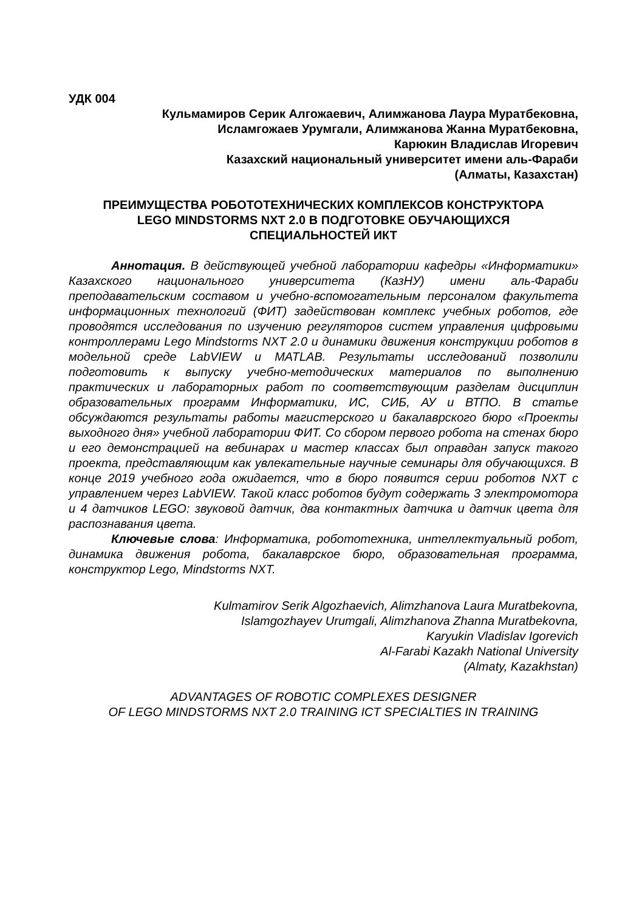УДК 004
Кульмамиров Серик Алгожаевич, Алимжанова Лаура Муратбековна,
Исламгожаев Урумгали, Алимжанова Жанна Муратбековна,
Карюкин Владислав Игоревич
Казахский национальный университет имени аль-Фараби
(Алматы, Казахстан)
ПРЕИМУЩЕСТВА РОБОТОТЕХНИЧЕСКИХ КОМПЛЕКСОВ КОНСТРУКТОРА
LEGO MINDSTORMS NXT 2.0 В ПОДГОТОВКЕ ОБУЧАЮЩИХСЯ
СПЕЦИАЛЬНОСТЕЙ ИКТ
Аннотация. В действующей учебной лаборатории кафедры «Информатики» Казахского национального университета (КазНУ) имени аль-Фараби преподавательским составом и учебно-вспомогательным персоналом факультета информационных технологий (ФИТ) задействован комплекс учебных роботов, где проводятся исследования по изучению регуляторов систем управления цифровыми контроллерами Lego Mindstorms NXT 2.0 и динамики движения конструкции роботов в модельной среде LabVIEW и MATLAB. Результаты исследований позволили подготовить к выпуску учебно-методических материалов по выполнению практических и лабораторных работ по соответствующим разделам дисциплин образовательных программ Информатики, ИС, СИБ, АУ и ВТПО. В статье обсуждаются результаты работы магистерского и бакалаврского бюро «Проекты выходного дня» учебной лаборатории ФИТ. Со сбором первого робота на стенах бюро и его демонстрацией на вебинарах и мастер классах был оправдан запуск такого проекта, представляющим как увлекательные научные семинары для обучающихся. В конце 2019 учебного года ожидается, что в бюро появится серии роботов NXT с управлением через LabVIEW. Такой класс роботов будут содержать 3 электромотора и 4 датчиков LEGO: звуковой датчик, два контактных датчика и датчик цвета для распознавания цвета.
Ключевые слова: Информатика, робототехника, интеллектуальный робот, динамика движения робота, бакалаврское бюро, образовательная программа, конструктор Lego, Mindstorms NXT.
Kulmamirov Serik Algozhaevich, Alimzhanova Laura Muratbekovna,
Islamgozhayev Urumgali, Alimzhanova Zhanna Muratbekovna,
Karyukin Vladislav Igorevich
Al-Farabi Kazakh National University
(Almaty, Kazakhstan)
ADVANTAGES OF ROBOTIC COMPLEXES DESIGNER
OF LEGO MINDSTORMS NXT 2.0 TRAINING ICT SPECIALTIES IN TRAINING